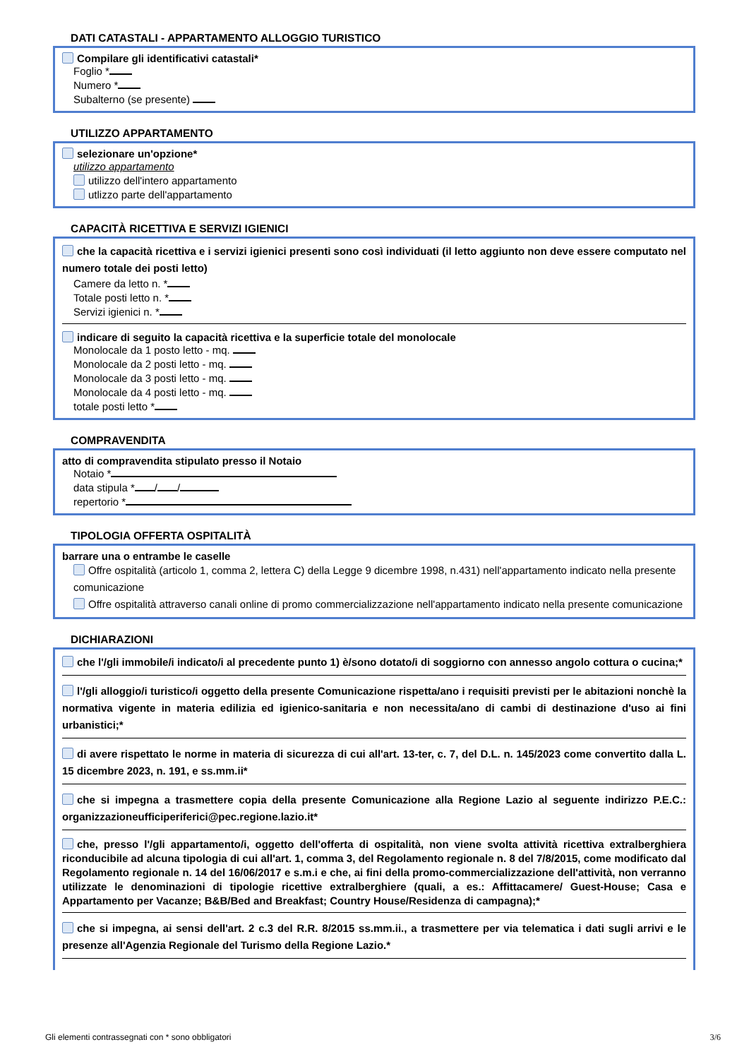DATI CATASTALI - APPARTAMENTO ALLOGGIO TURISTICO
Compilare gli identificativi catastali*
Foglio *
Numero *
Subalterno (se presente)
UTILIZZO APPARTAMENTO
selezionare un'opzione*
utilizzo appartamento
utilizzo dell'intero appartamento
utlizzo parte dell'appartamento
CAPACITÀ RICETTIVA E SERVIZI IGIENICI
che la capacità ricettiva e i servizi igienici presenti sono così individuati (il letto aggiunto non deve essere computato nel numero totale dei posti letto)
Camere da letto n. *
Totale posti letto n. *
Servizi igienici n. *
indicare di seguito la capacità ricettiva e la superficie totale del monolocale
Monolocale da 1 posto letto - mq.
Monolocale da 2 posti letto - mq.
Monolocale da 3 posti letto - mq.
Monolocale da 4 posti letto - mq.
totale posti letto *
COMPRAVENDITA
atto di compravendita stipulato presso il Notaio
Notaio *
data stipula * / /
repertorio *
TIPOLOGIA OFFERTA OSPITALITÀ
barrare una o entrambe le caselle
Offre ospitalità (articolo 1, comma 2, lettera C) della Legge 9 dicembre 1998, n.431) nell'appartamento indicato nella presente comunicazione
Offre ospitalità attraverso canali online di promo commercializzazione nell'appartamento indicato nella presente comunicazione
DICHIARAZIONI
che l'/gli immobile/i indicato/i al precedente punto 1) è/sono dotato/i di soggiorno con annesso angolo cottura o cucina;*
l'/gli alloggio/i turistico/i oggetto della presente Comunicazione rispetta/ano i requisiti previsti per le abitazioni nonchè la normativa vigente in materia edilizia ed igienico-sanitaria e non necessita/ano di cambi di destinazione d'uso ai fini urbanistici;*
di avere rispettato le norme in materia di sicurezza di cui all'art. 13-ter, c. 7, del D.L. n. 145/2023 come convertito dalla L. 15 dicembre 2023, n. 191, e ss.mm.ii*
che si impegna a trasmettere copia della presente Comunicazione alla Regione Lazio al seguente indirizzo P.E.C.: organizzazioneufficiperiferici@pec.regione.lazio.it*
che, presso l'/gli appartamento/i, oggetto dell'offerta di ospitalità, non viene svolta attività ricettiva extralberghiera riconducibile ad alcuna tipologia di cui all'art. 1, comma 3, del Regolamento regionale n. 8 del 7/8/2015, come modificato dal Regolamento regionale n. 14 del 16/06/2017 e s.m.i e che, ai fini della promo-commercializzazione dell'attività, non verranno utilizzate le denominazioni di tipologie ricettive extralberghiere (quali, a es.: Affittacamere/ Guest-House; Casa e Appartamento per Vacanze; B&B/Bed and Breakfast; Country House/Residenza di campagna);*
che si impegna, ai sensi dell'art. 2 c.3 del R.R. 8/2015 ss.mm.ii., a trasmettere per via telematica i dati sugli arrivi e le presenze all'Agenzia Regionale del Turismo della Regione Lazio.*
Gli elementi contrassegnati con * sono obbligatori 3/6